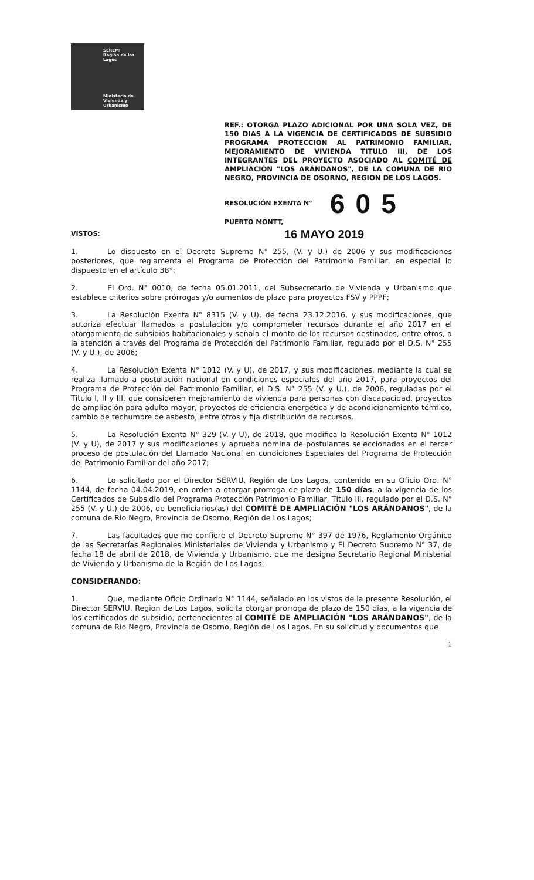SEREMI
Región de los Lagos
Ministerio de
Vivienda y
Urbanismo
REF.: OTORGA PLAZO ADICIONAL POR UNA SOLA VEZ, DE 150 DIAS A LA VIGENCIA DE CERTIFICADOS DE SUBSIDIO PROGRAMA PROTECCION AL PATRIMONIO FAMILIAR, MEJORAMIENTO DE VIVIENDA TITULO III, DE LOS INTEGRANTES DEL PROYECTO ASOCIADO AL COMITÉ DE AMPLIACIÓN "LOS ARÁNDANOS", DE LA COMUNA DE RIO NEGRO, PROVINCIA DE OSORNO, REGION DE LOS LAGOS.
RESOLUCIÓN EXENTA N°
PUERTO MONTT,
605
VISTOS: 16 MAYO 2019
1. Lo dispuesto en el Decreto Supremo N° 255, (V. y U.) de 2006 y sus modificaciones posteriores, que reglamenta el Programa de Protección del Patrimonio Familiar, en especial lo dispuesto en el artículo 38°;
2. El Ord. N° 0010, de fecha 05.01.2011, del Subsecretario de Vivienda y Urbanismo que establece criterios sobre prórrogas y/o aumentos de plazo para proyectos FSV y PPPF;
3. La Resolución Exenta N° 8315 (V. y U), de fecha 23.12.2016, y sus modificaciones, que autoriza efectuar llamados a postulación y/o comprometer recursos durante el año 2017 en el otorgamiento de subsidios habitacionales y señala el monto de los recursos destinados, entre otros, a la atención a través del Programa de Protección del Patrimonio Familiar, regulado por el D.S. N° 255 (V. y U.), de 2006;
4. La Resolución Exenta N° 1012 (V. y U), de 2017, y sus modificaciones, mediante la cual se realiza llamado a postulación nacional en condiciones especiales del año 2017, para proyectos del Programa de Protección del Patrimonio Familiar, el D.S. N° 255 (V. y U.), de 2006, reguladas por el Título I, II y III, que consideren mejoramiento de vivienda para personas con discapacidad, proyectos de ampliación para adulto mayor, proyectos de eficiencia energética y de acondicionamiento térmico, cambio de techumbre de asbesto, entre otros y fija distribución de recursos.
5. La Resolución Exenta N° 329 (V. y U), de 2018, que modifica la Resolución Exenta N° 1012 (V. y U), de 2017 y sus modificaciones y aprueba nómina de postulantes seleccionados en el tercer proceso de postulación del Llamado Nacional en condiciones Especiales del Programa de Protección del Patrimonio Familiar del año 2017;
6. Lo solicitado por el Director SERVIU, Región de Los Lagos, contenido en su Oficio Ord. N° 1144, de fecha 04.04.2019, en orden a otorgar prorroga de plazo de 150 días, a la vigencia de los Certificados de Subsidio del Programa Protección Patrimonio Familiar, Título III, regulado por el D.S. N° 255 (V. y U.) de 2006, de beneficiarios(as) del COMITÉ DE AMPLIACIÓN "LOS ARÁNDANOS", de la comuna de Rio Negro, Provincia de Osorno, Región de Los Lagos;
7. Las facultades que me confiere el Decreto Supremo N° 397 de 1976, Reglamento Orgánico de las Secretarías Regionales Ministeriales de Vivienda y Urbanismo y El Decreto Supremo N° 37, de fecha 18 de abril de 2018, de Vivienda y Urbanismo, que me designa Secretario Regional Ministerial de Vivienda y Urbanismo de la Región de Los Lagos;
CONSIDERANDO:
1. Que, mediante Oficio Ordinario N° 1144, señalado en los vistos de la presente Resolución, el Director SERVIU, Region de Los Lagos, solicita otorgar prorroga de plazo de 150 días, a la vigencia de los certificados de subsidio, pertenecientes al COMITÉ DE AMPLIACIÓN "LOS ARÁNDANOS", de la comuna de Rio Negro, Provincia de Osorno, Región de Los Lagos. En su solicitud y documentos que
1